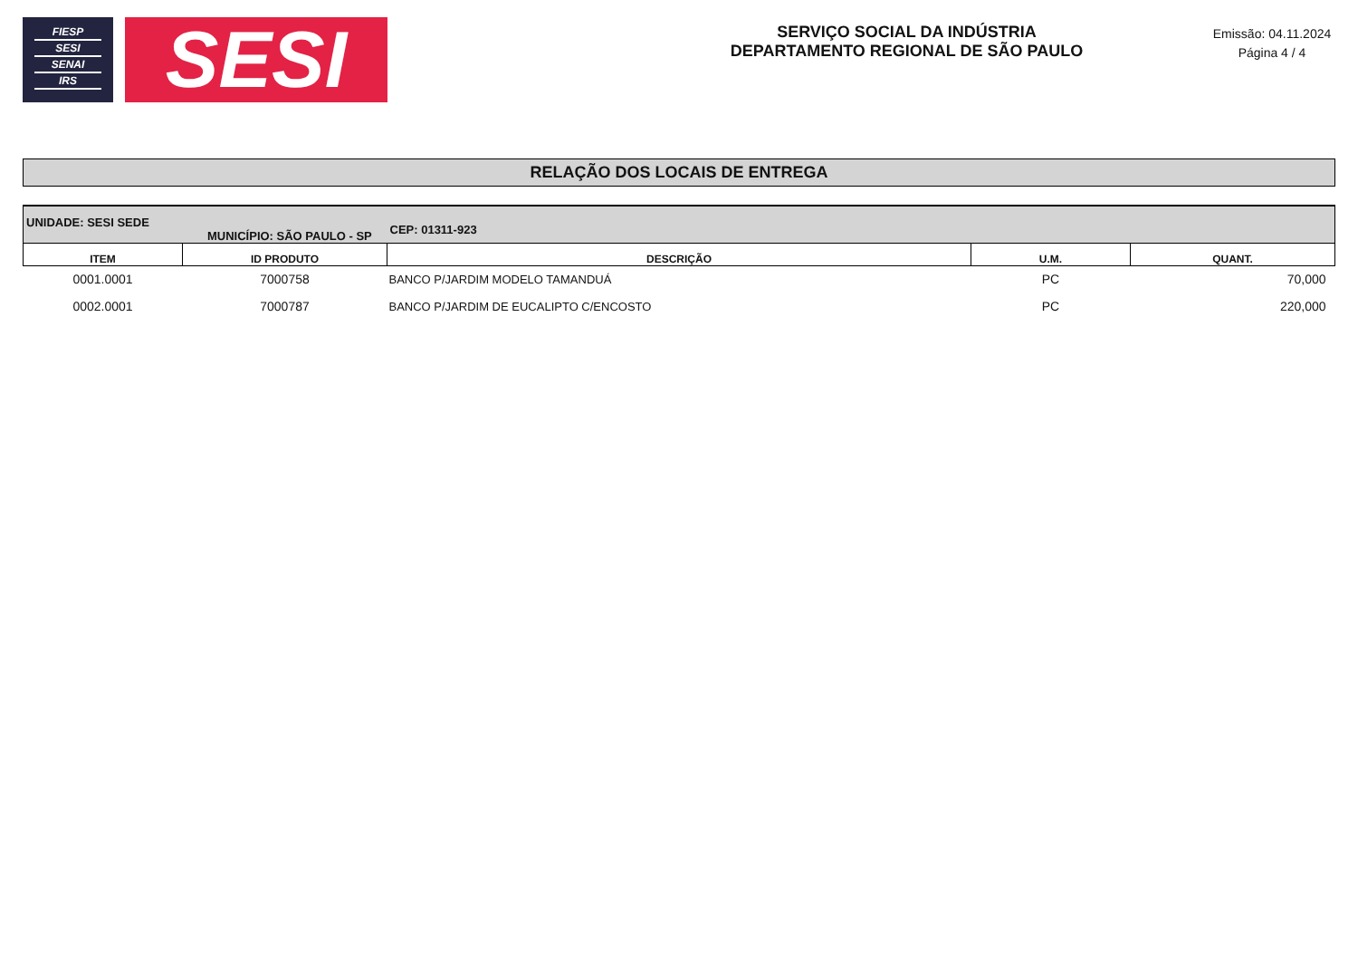FIESP
SESI
SENAI
IRS
SESI
SERVIÇO SOCIAL DA INDÚSTRIA
DEPARTAMENTO REGIONAL DE SÃO PAULO
Emissão: 04.11.2024
Página 4 / 4
RELAÇÃO DOS LOCAIS DE ENTREGA
| UNIDADE: SESI SEDE MUNICÍPIO: SÃO PAULO - SP | | CEP: 01311-923 | | |
| ITEM | ID PRODUTO | DESCRIÇÃO | U.M. | QUANT. |
| 0001.0001 | 7000758 | BANCO P/JARDIM MODELO TAMANDUÁ | PC | 70,000 |
| 0002.0001 | 7000787 | BANCO P/JARDIM DE EUCALIPTO C/ENCOSTO | PC | 220,000 |